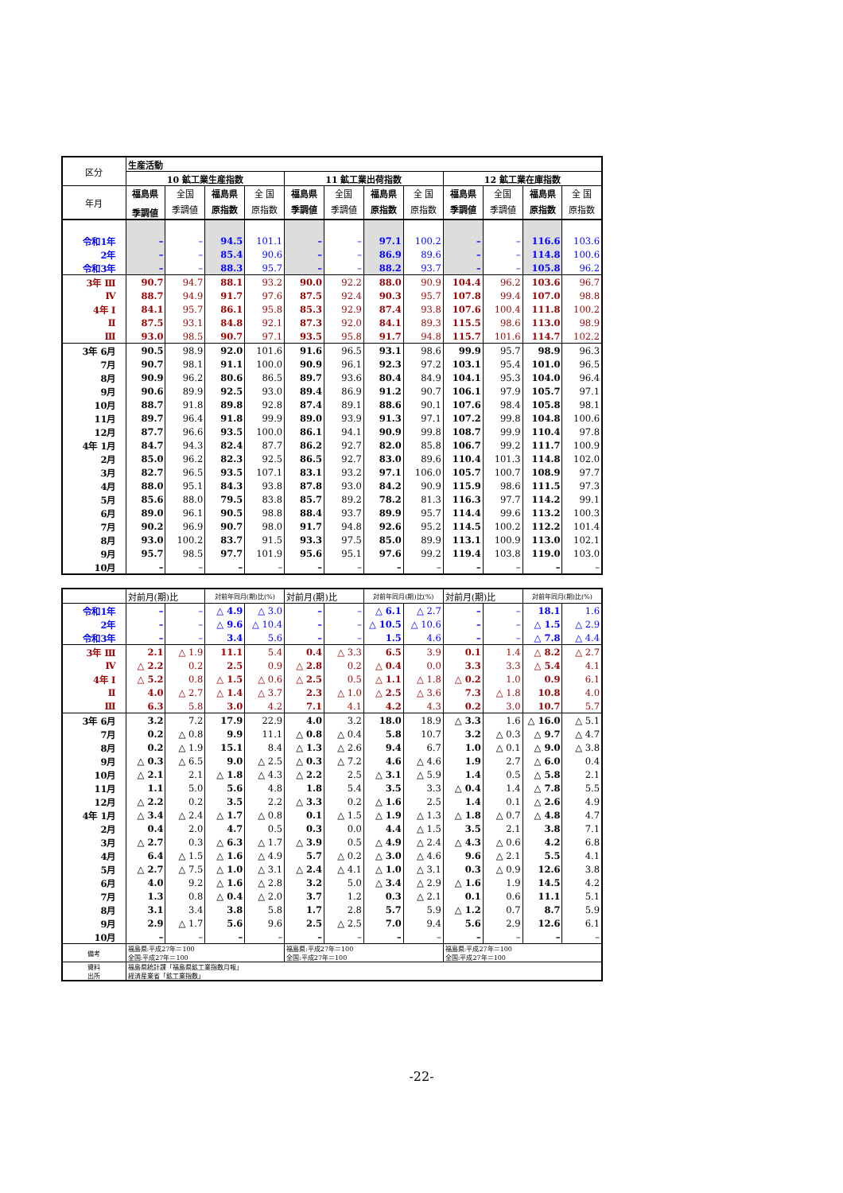| 区分 | 生産活動 | | | | | | | | | | | |
| --- | --- | --- | --- | --- | --- | --- | --- | --- | --- | --- | --- | --- |
| | 10 鉱工業生産指数 | | | | 11 鉱工業出荷指数 | | | | 12 鉱工業在庫指数 | | | |
| 年月 | 福島県 | 全国 | 福島県 | 全 国 | 福島県 | 全国 | 福島県 | 全 国 | 福島県 | 全国 | 福島県 | 全 国 |
| | 季調値 | 季調値 | 原指数 | 原指数 | 季調値 | 季調値 | 原指数 | 原指数 | 季調値 | 季調値 | 原指数 | 原指数 |
| 令和1年 | – | – | 94.5 | 101.1 | – | – | 97.1 | 100.2 | – | – | 116.6 | 103.6 |
| 2年 | – | – | 85.4 | 90.6 | – | – | 86.9 | 89.6 | – | – | 114.8 | 100.6 |
| 令和3年 | – | – | 88.3 | 95.7 | – | – | 88.2 | 93.7 | – | – | 105.8 | 96.2 |
| 3年 Ⅲ | 90.7 | 94.7 | 88.1 | 93.2 | 90.0 | 92.2 | 88.0 | 90.9 | 104.4 | 96.2 | 103.6 | 96.7 |
| Ⅳ | 88.7 | 94.9 | 91.7 | 97.6 | 87.5 | 92.4 | 90.3 | 95.7 | 107.8 | 99.4 | 107.0 | 98.8 |
| 4年 Ⅰ | 84.1 | 95.7 | 86.1 | 95.8 | 85.3 | 92.9 | 87.4 | 93.8 | 107.6 | 100.4 | 111.8 | 100.2 |
| Ⅱ | 87.5 | 93.1 | 84.8 | 92.1 | 87.3 | 92.0 | 84.1 | 89.3 | 115.5 | 98.6 | 113.0 | 98.9 |
| Ⅲ | 93.0 | 98.5 | 90.7 | 97.1 | 93.5 | 95.8 | 91.7 | 94.8 | 115.7 | 101.6 | 114.7 | 102.2 |
| 3年 6月 | 90.5 | 98.9 | 92.0 | 101.6 | 91.6 | 96.5 | 93.1 | 98.6 | 99.9 | 95.7 | 98.9 | 96.3 |
| 7月 | 90.7 | 98.1 | 91.1 | 100.0 | 90.9 | 96.1 | 92.3 | 97.2 | 103.1 | 95.4 | 101.0 | 96.5 |
| 8月 | 90.9 | 96.2 | 80.6 | 86.5 | 89.7 | 93.6 | 80.4 | 84.9 | 104.1 | 95.3 | 104.0 | 96.4 |
| 9月 | 90.6 | 89.9 | 92.5 | 93.0 | 89.4 | 86.9 | 91.2 | 90.7 | 106.1 | 97.9 | 105.7 | 97.1 |
| 10月 | 88.7 | 91.8 | 89.8 | 92.8 | 87.4 | 89.1 | 88.6 | 90.1 | 107.6 | 98.4 | 105.8 | 98.1 |
| 11月 | 89.7 | 96.4 | 91.8 | 99.9 | 89.0 | 93.9 | 91.3 | 97.1 | 107.2 | 99.8 | 104.8 | 100.6 |
| 12月 | 87.7 | 96.6 | 93.5 | 100.0 | 86.1 | 94.1 | 90.9 | 99.8 | 108.7 | 99.9 | 110.4 | 97.8 |
| 4年 1月 | 84.7 | 94.3 | 82.4 | 87.7 | 86.2 | 92.7 | 82.0 | 85.8 | 106.7 | 99.2 | 111.7 | 100.9 |
| 2月 | 85.0 | 96.2 | 82.3 | 92.5 | 86.5 | 92.7 | 83.0 | 89.6 | 110.4 | 101.3 | 114.8 | 102.0 |
| 3月 | 82.7 | 96.5 | 93.5 | 107.1 | 83.1 | 93.2 | 97.1 | 106.0 | 105.7 | 100.7 | 108.9 | 97.7 |
| 4月 | 88.0 | 95.1 | 84.3 | 93.8 | 87.8 | 93.0 | 84.2 | 90.9 | 115.9 | 98.6 | 111.5 | 97.3 |
| 5月 | 85.6 | 88.0 | 79.5 | 83.8 | 85.7 | 89.2 | 78.2 | 81.3 | 116.3 | 97.7 | 114.2 | 99.1 |
| 6月 | 89.0 | 96.1 | 90.5 | 98.8 | 88.4 | 93.7 | 89.9 | 95.7 | 114.4 | 99.6 | 113.2 | 100.3 |
| 7月 | 90.2 | 96.9 | 90.7 | 98.0 | 91.7 | 94.8 | 92.6 | 95.2 | 114.5 | 100.2 | 112.2 | 101.4 |
| 8月 | 93.0 | 100.2 | 83.7 | 91.5 | 93.3 | 97.5 | 85.0 | 89.9 | 113.1 | 100.9 | 113.0 | 102.1 |
| 9月 | 95.7 | 98.5 | 97.7 | 101.9 | 95.6 | 95.1 | 97.6 | 99.2 | 119.4 | 103.8 | 119.0 | 103.0 |
| 10月 | – | – | – | – | – | – | – | – | – | – | – | – |
| | 対前月(期)比 | | 対前年同月(期)比(%) | | 対前月(期)比 | | 対前年同月(期)比(%) | | 対前月(期)比 | | 対前年同月(期)比(%) | |
| --- | --- | --- | --- | --- | --- | --- | --- | --- | --- | --- | --- | --- |
| 令和1年 | – | – | △ 4.9 | △ 3.0 | – | – | △ 6.1 | △ 2.7 | – | – | 18.1 | 1.6 |
| 2年 | – | – | △ 9.6 | △ 10.4 | – | – | △ 10.5 | △ 10.6 | – | – | △ 1.5 | △ 2.9 |
| 令和3年 | – | – | 3.4 | 5.6 | – | – | 1.5 | 4.6 | – | – | △ 7.8 | △ 4.4 |
| 3年 Ⅲ | 2.1 | △ 1.9 | 11.1 | 5.4 | 0.4 | △ 3.3 | 6.5 | 3.9 | 0.1 | 1.4 | △ 8.2 | △ 2.7 |
| Ⅳ | △ 2.2 | 0.2 | 2.5 | 0.9 | △ 2.8 | 0.2 | △ 0.4 | 0.0 | 3.3 | 3.3 | △ 5.4 | 4.1 |
| 4年 Ⅰ | △ 5.2 | 0.8 | △ 1.5 | △ 0.6 | △ 2.5 | 0.5 | △ 1.1 | △ 1.8 | △ 0.2 | 1.0 | 0.9 | 6.1 |
| Ⅱ | 4.0 | △ 2.7 | △ 1.4 | △ 3.7 | 2.3 | △ 1.0 | △ 2.5 | △ 3.6 | 7.3 | △ 1.8 | 10.8 | 4.0 |
| Ⅲ | 6.3 | 5.8 | 3.0 | 4.2 | 7.1 | 4.1 | 4.2 | 4.3 | 0.2 | 3.0 | 10.7 | 5.7 |
| 3年 6月 | 3.2 | 7.2 | 17.9 | 22.9 | 4.0 | 3.2 | 18.0 | 18.9 | △ 3.3 | 1.6 | △ 16.0 | △ 5.1 |
| 7月 | 0.2 | △ 0.8 | 9.9 | 11.1 | △ 0.8 | △ 0.4 | 5.8 | 10.7 | 3.2 | △ 0.3 | △ 9.7 | △ 4.7 |
| 8月 | 0.2 | △ 1.9 | 15.1 | 8.4 | △ 1.3 | △ 2.6 | 9.4 | 6.7 | 1.0 | △ 0.1 | △ 9.0 | △ 3.8 |
| 9月 | △ 0.3 | △ 6.5 | 9.0 | △ 2.5 | △ 0.3 | △ 7.2 | 4.6 | △ 4.6 | 1.9 | 2.7 | △ 6.0 | 0.4 |
| 10月 | △ 2.1 | 2.1 | △ 1.8 | △ 4.3 | △ 2.2 | 2.5 | △ 3.1 | △ 5.9 | 1.4 | 0.5 | △ 5.8 | 2.1 |
| 11月 | 1.1 | 5.0 | 5.6 | 4.8 | 1.8 | 5.4 | 3.5 | 3.3 | △ 0.4 | 1.4 | △ 7.8 | 5.5 |
| 12月 | △ 2.2 | 0.2 | 3.5 | 2.2 | △ 3.3 | 0.2 | △ 1.6 | 2.5 | 1.4 | 0.1 | △ 2.6 | 4.9 |
| 4年 1月 | △ 3.4 | △ 2.4 | △ 1.7 | △ 0.8 | 0.1 | △ 1.5 | △ 1.9 | △ 1.3 | △ 1.8 | △ 0.7 | △ 4.8 | 4.7 |
| 2月 | 0.4 | 2.0 | 4.7 | 0.5 | 0.3 | 0.0 | 4.4 | △ 1.5 | 3.5 | 2.1 | 3.8 | 7.1 |
| 3月 | △ 2.7 | 0.3 | △ 6.3 | △ 1.7 | △ 3.9 | 0.5 | △ 4.9 | △ 2.4 | △ 4.3 | △ 0.6 | 4.2 | 6.8 |
| 4月 | 6.4 | △ 1.5 | △ 1.6 | △ 4.9 | 5.7 | △ 0.2 | △ 3.0 | △ 4.6 | 9.6 | △ 2.1 | 5.5 | 4.1 |
| 5月 | △ 2.7 | △ 7.5 | △ 1.0 | △ 3.1 | △ 2.4 | △ 4.1 | △ 1.0 | △ 3.1 | 0.3 | △ 0.9 | 12.6 | 3.8 |
| 6月 | 4.0 | 9.2 | △ 1.6 | △ 2.8 | 3.2 | 5.0 | △ 3.4 | △ 2.9 | △ 1.6 | 1.9 | 14.5 | 4.2 |
| 7月 | 1.3 | 0.8 | △ 0.4 | △ 2.0 | 3.7 | 1.2 | 0.3 | △ 2.1 | 0.1 | 0.6 | 11.1 | 5.1 |
| 8月 | 3.1 | 3.4 | 3.8 | 5.8 | 1.7 | 2.8 | 5.7 | 5.9 | △ 1.2 | 0.7 | 8.7 | 5.9 |
| 9月 | 2.9 | △ 1.7 | 5.6 | 9.6 | 2.5 | △ 2.5 | 7.0 | 9.4 | 5.6 | 2.9 | 12.6 | 6.1 |
| 10月 | – | – | – | – | – | – | – | – | – | – | – | – |
| 備考 | 福島県:平成27年＝100 全国:平成27年＝100 | | | | 福島県:平成27年＝100 全国:平成27年＝100 | | | | 福島県:平成27年＝100 全国:平成27年＝100 | | | |
| 資料 出所 | 福島県統計課「福島県鉱工業指数月報」 経済産業省「鉱工業指数」 | | | | | | | | | | | |
-22-